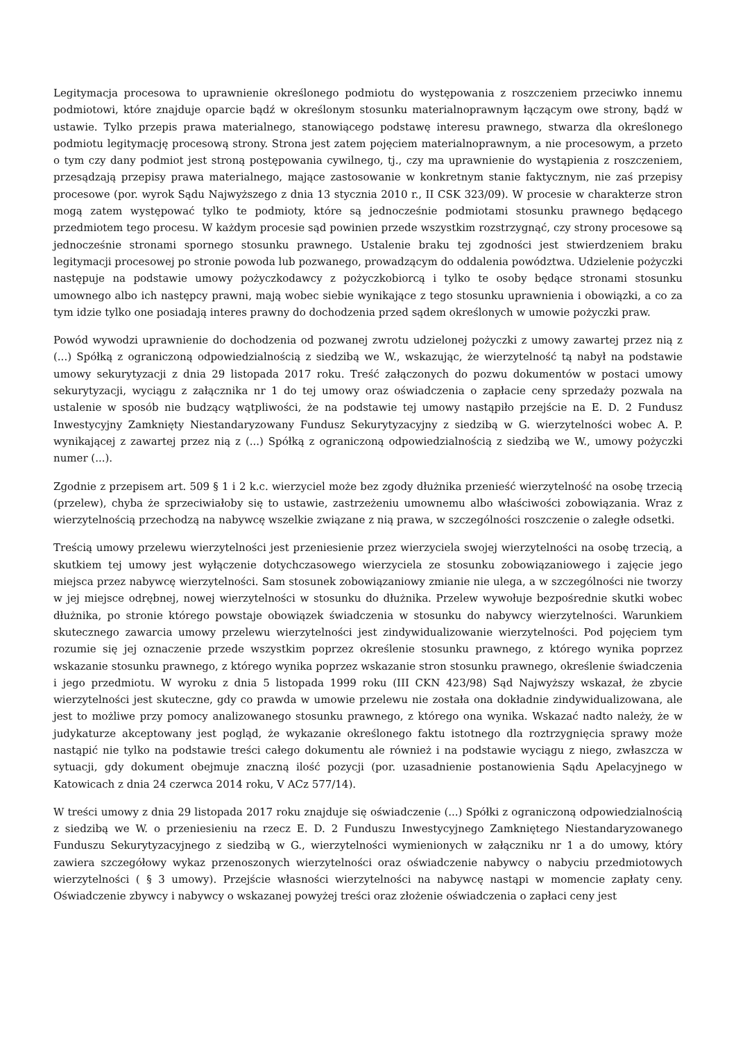Legitymacja procesowa to uprawnienie określonego podmiotu do występowania z roszczeniem przeciwko innemu podmiotowi, które znajduje oparcie bądź w określonym stosunku materialnoprawnym łączącym owe strony, bądź w ustawie. Tylko przepis prawa materialnego, stanowiącego podstawę interesu prawnego, stwarza dla określonego podmiotu legitymację procesową strony. Strona jest zatem pojęciem materialnoprawnym, a nie procesowym, a przeto o tym czy dany podmiot jest stroną postępowania cywilnego, tj., czy ma uprawnienie do wystąpienia z roszczeniem, przesądzają przepisy prawa materialnego, mające zastosowanie w konkretnym stanie faktycznym, nie zaś przepisy procesowe (por. wyrok Sądu Najwyższego z dnia 13 stycznia 2010 r., II CSK 323/09). W procesie w charakterze stron mogą zatem występować tylko te podmioty, które są jednocześnie podmiotami stosunku prawnego będącego przedmiotem tego procesu. W każdym procesie sąd powinien przede wszystkim rozstrzygnąć, czy strony procesowe są jednocześnie stronami spornego stosunku prawnego. Ustalenie braku tej zgodności jest stwierdzeniem braku legitymacji procesowej po stronie powoda lub pozwanego, prowadzącym do oddalenia powództwa. Udzielenie pożyczki następuje na podstawie umowy pożyczkodawcy z pożyczkobiorcą i tylko te osoby będące stronami stosunku umownego albo ich następcy prawni, mają wobec siebie wynikające z tego stosunku uprawnienia i obowiązki, a co za tym idzie tylko one posiadają interes prawny do dochodzenia przed sądem określonych w umowie pożyczki praw.
Powód wywodzi uprawnienie do dochodzenia od pozwanej zwrotu udzielonej pożyczki z umowy zawartej przez nią z (...) Spółką z ograniczoną odpowiedzialnością z siedzibą we W., wskazując, że wierzytelność tą nabył na podstawie umowy sekurytyzacji z dnia 29 listopada 2017 roku. Treść załączonych do pozwu dokumentów w postaci umowy sekurytyzacji, wyciągu z załącznika nr 1 do tej umowy oraz oświadczenia o zapłacie ceny sprzedaży pozwala na ustalenie w sposób nie budzący wątpliwości, że na podstawie tej umowy nastąpiło przejście na E. D. 2 Fundusz Inwestycyjny Zamknięty Niestandaryzowany Fundusz Sekurytyzacyjny z siedzibą w G. wierzytelności wobec A. P. wynikającej z zawartej przez nią z (...) Spółką z ograniczoną odpowiedzialnością z siedzibą we W., umowy pożyczki numer (...).
Zgodnie z przepisem art. 509 § 1 i 2 k.c. wierzyciel może bez zgody dłużnika przenieść wierzytelność na osobę trzecią (przelew), chyba że sprzeciwiałoby się to ustawie, zastrzeżeniu umownemu albo właściwości zobowiązania. Wraz z wierzytelnością przechodzą na nabywcę wszelkie związane z nią prawa, w szczególności roszczenie o zaległe odsetki.
Treścią umowy przelewu wierzytelności jest przeniesienie przez wierzyciela swojej wierzytelności na osobę trzecią, a skutkiem tej umowy jest wyłączenie dotychczasowego wierzyciela ze stosunku zobowiązaniowego i zajęcie jego miejsca przez nabywcę wierzytelności. Sam stosunek zobowiązaniowy zmianie nie ulega, a w szczególności nie tworzy w jej miejsce odrębnej, nowej wierzytelności w stosunku do dłużnika. Przelew wywołuje bezpośrednie skutki wobec dłużnika, po stronie którego powstaje obowiązek świadczenia w stosunku do nabywcy wierzytelności. Warunkiem skutecznego zawarcia umowy przelewu wierzytelności jest zindywidualizowanie wierzytelności. Pod pojęciem tym rozumie się jej oznaczenie przede wszystkim poprzez określenie stosunku prawnego, z którego wynika poprzez wskazanie stosunku prawnego, z którego wynika poprzez wskazanie stron stosunku prawnego, określenie świadczenia i jego przedmiotu. W wyroku z dnia 5 listopada 1999 roku (III CKN 423/98) Sąd Najwyższy wskazał, że zbycie wierzytelności jest skuteczne, gdy co prawda w umowie przelewu nie została ona dokładnie zindywidualizowana, ale jest to możliwe przy pomocy analizowanego stosunku prawnego, z którego ona wynika. Wskazać nadto należy, że w judykaturze akceptowany jest pogląd, że wykazanie określonego faktu istotnego dla roztrzygnięcia sprawy może nastąpić nie tylko na podstawie treści całego dokumentu ale również i na podstawie wyciągu z niego, zwłaszcza w sytuacji, gdy dokument obejmuje znaczną ilość pozycji (por. uzasadnienie postanowienia Sądu Apelacyjnego w Katowicach z dnia 24 czerwca 2014 roku, V ACz 577/14).
W treści umowy z dnia 29 listopada 2017 roku znajduje się oświadczenie (...) Spółki z ograniczoną odpowiedzialnością z siedzibą we W. o przeniesieniu na rzecz E. D. 2 Funduszu Inwestycyjnego Zamkniętego Niestandaryzowanego Funduszu Sekurytyzacyjnego z siedzibą w G., wierzytelności wymienionych w załączniku nr 1 a do umowy, który zawiera szczegółowy wykaz przenoszonych wierzytelności oraz oświadczenie nabywcy o nabyciu przedmiotowych wierzytelności ( § 3 umowy). Przejście własności wierzytelności na nabywcę nastąpi w momencie zapłaty ceny. Oświadczenie zbywcy i nabywcy o wskazanej powyżej treści oraz złożenie oświadczenia o zapłaci ceny jest